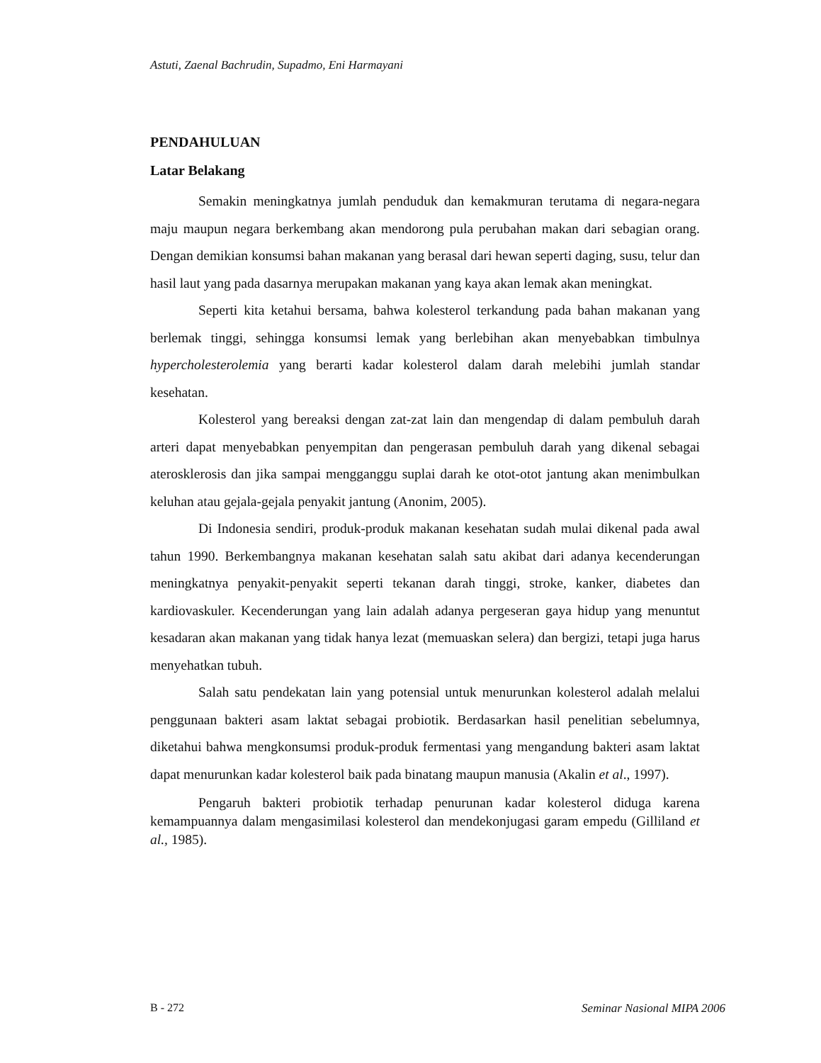Astuti, Zaenal Bachrudin, Supadmo, Eni Harmayani
PENDAHULUAN
Latar Belakang
Semakin meningkatnya jumlah penduduk dan kemakmuran terutama di negara-negara maju maupun negara berkembang akan mendorong pula perubahan makan dari sebagian orang. Dengan demikian konsumsi bahan makanan yang berasal dari hewan seperti daging, susu, telur dan hasil laut yang pada dasarnya merupakan makanan yang kaya akan lemak akan meningkat.
Seperti kita ketahui bersama, bahwa kolesterol terkandung pada bahan makanan yang berlemak tinggi, sehingga konsumsi lemak yang berlebihan akan menyebabkan timbulnya hypercholesterolemia yang berarti kadar kolesterol dalam darah melebihi jumlah standar kesehatan.
Kolesterol yang bereaksi dengan zat-zat lain dan mengendap di dalam pembuluh darah arteri dapat menyebabkan penyempitan dan pengerasan pembuluh darah yang dikenal sebagai aterosklerosis dan jika sampai mengganggu suplai darah ke otot-otot jantung akan menimbulkan keluhan atau gejala-gejala penyakit jantung (Anonim, 2005).
Di Indonesia sendiri, produk-produk makanan kesehatan sudah mulai dikenal pada awal tahun 1990. Berkembangnya makanan kesehatan salah satu akibat dari adanya kecenderungan meningkatnya penyakit-penyakit seperti tekanan darah tinggi, stroke, kanker, diabetes dan kardiovaskuler. Kecenderungan yang lain adalah adanya pergeseran gaya hidup yang menuntut kesadaran akan makanan yang tidak hanya lezat (memuaskan selera) dan bergizi, tetapi juga harus menyehatkan tubuh.
Salah satu pendekatan lain yang potensial untuk menurunkan kolesterol adalah melalui penggunaan bakteri asam laktat sebagai probiotik. Berdasarkan hasil penelitian sebelumnya, diketahui bahwa mengkonsumsi produk-produk fermentasi yang mengandung bakteri asam laktat dapat menurunkan kadar kolesterol baik pada binatang maupun manusia (Akalin et al., 1997).
Pengaruh bakteri probiotik terhadap penurunan kadar kolesterol diduga karena kemampuannya dalam mengasimilasi kolesterol dan mendekonjugasi garam empedu (Gilliland et al., 1985).
B - 272 Seminar Nasional MIPA 2006